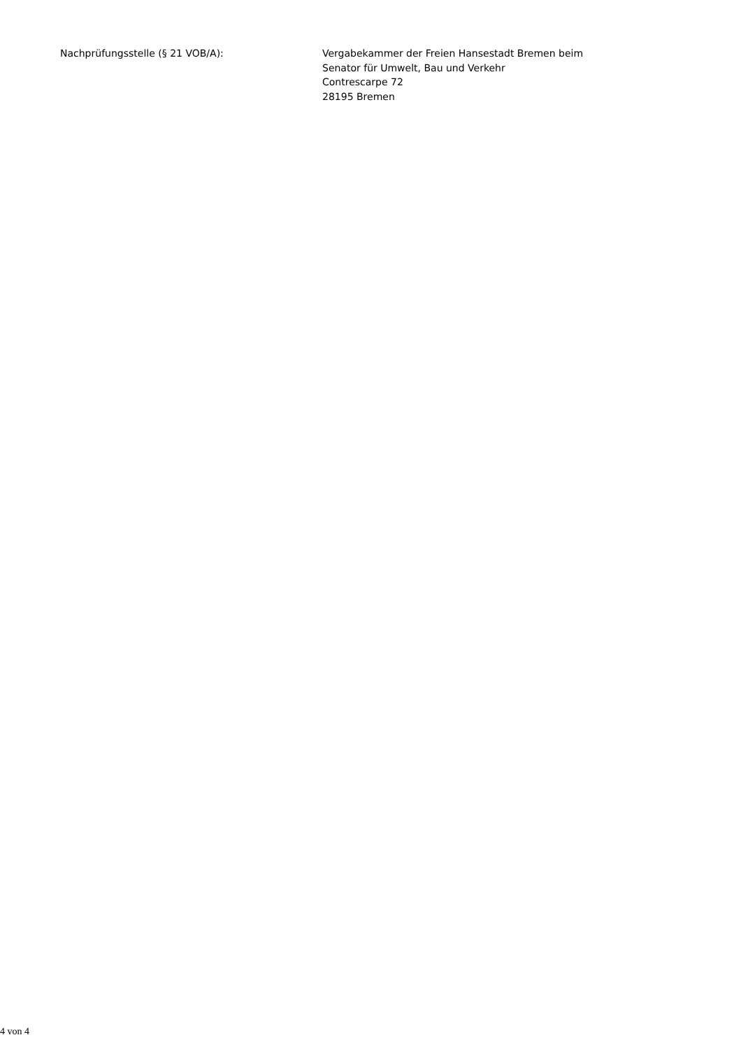Nachprüfungsstelle (§ 21 VOB/A): Vergabekammer der Freien Hansestadt Bremen beim
Senator für Umwelt, Bau und Verkehr
Contrescarpe 72
28195 Bremen
4 von 4